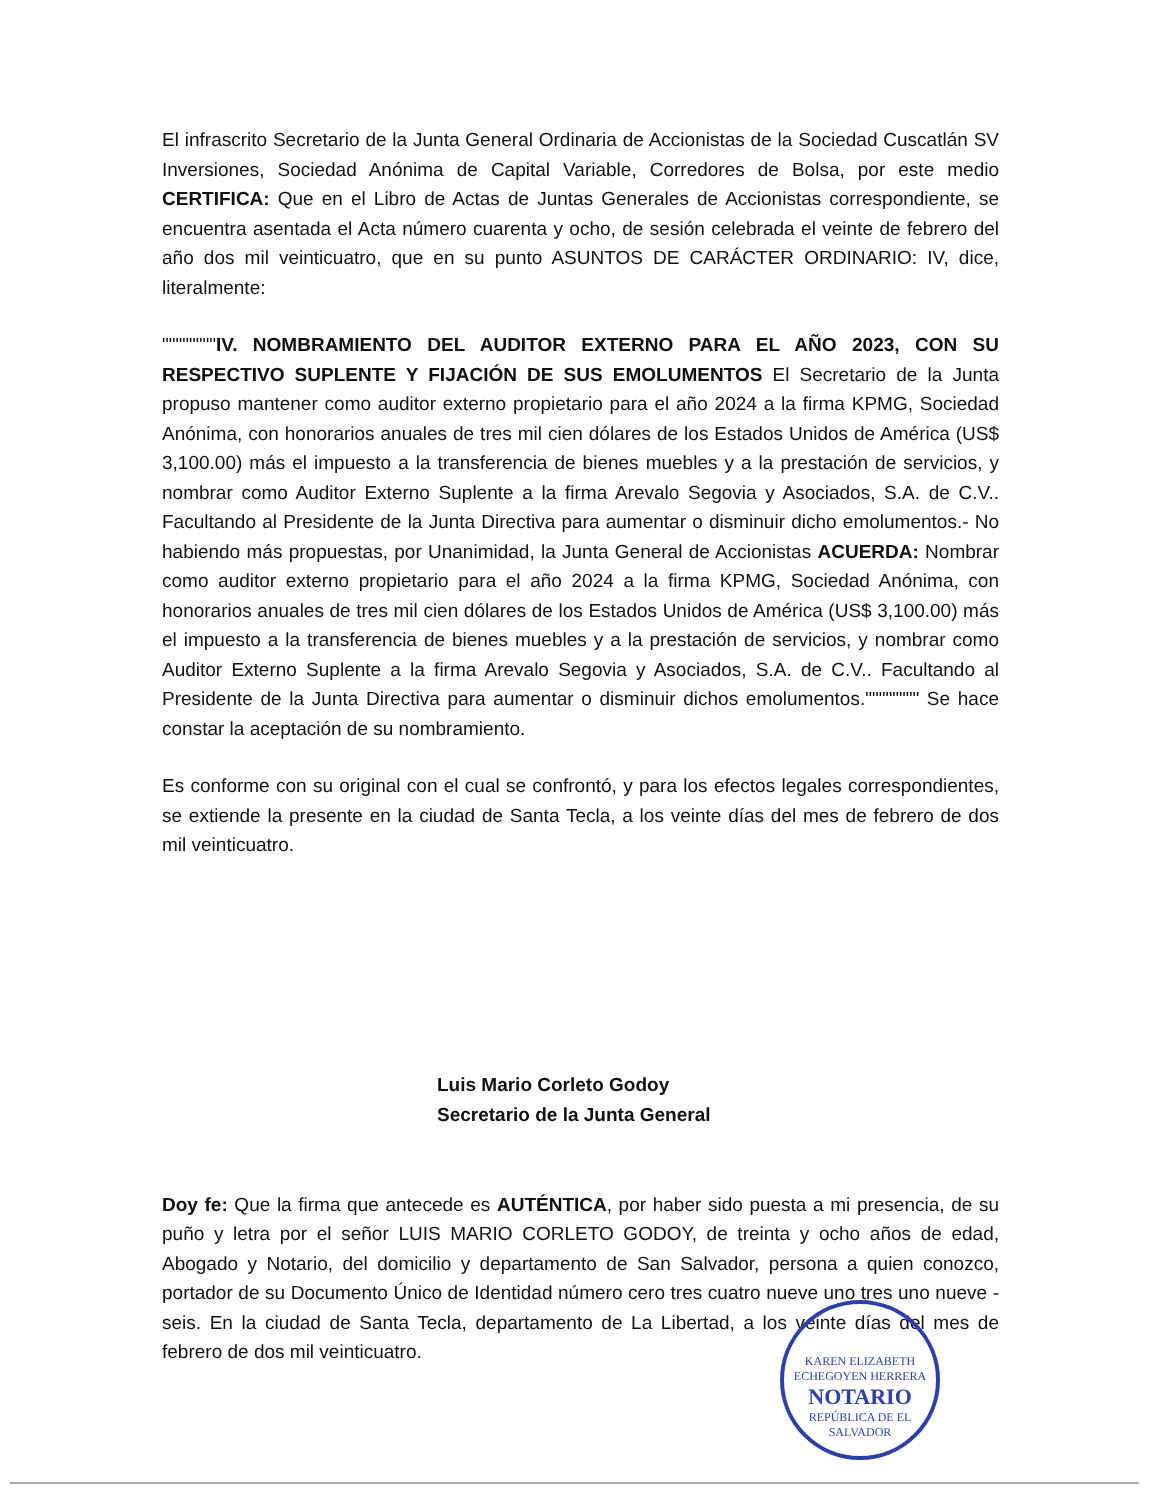El infrascrito Secretario de la Junta General Ordinaria de Accionistas de la Sociedad Cuscatlán SV Inversiones, Sociedad Anónima de Capital Variable, Corredores de Bolsa, por este medio CERTIFICA: Que en el Libro de Actas de Juntas Generales de Accionistas correspondiente, se encuentra asentada el Acta número cuarenta y ocho, de sesión celebrada el veinte de febrero del año dos mil veinticuatro, que en su punto ASUNTOS DE CARÁCTER ORDINARIO: IV, dice, literalmente:
""""""""IV. NOMBRAMIENTO DEL AUDITOR EXTERNO PARA EL AÑO 2023, CON SU RESPECTIVO SUPLENTE Y FIJACIÓN DE SUS EMOLUMENTOS El Secretario de la Junta propuso mantener como auditor externo propietario para el año 2024 a la firma KPMG, Sociedad Anónima, con honorarios anuales de tres mil cien dólares de los Estados Unidos de América (US$ 3,100.00) más el impuesto a la transferencia de bienes muebles y a la prestación de servicios, y nombrar como Auditor Externo Suplente a la firma Arevalo Segovia y Asociados, S.A. de C.V.. Facultando al Presidente de la Junta Directiva para aumentar o disminuir dicho emolumentos.- No habiendo más propuestas, por Unanimidad, la Junta General de Accionistas ACUERDA: Nombrar como auditor externo propietario para el año 2024 a la firma KPMG, Sociedad Anónima, con honorarios anuales de tres mil cien dólares de los Estados Unidos de América (US$ 3,100.00) más el impuesto a la transferencia de bienes muebles y a la prestación de servicios, y nombrar como Auditor Externo Suplente a la firma Arevalo Segovia y Asociados, S.A. de C.V.. Facultando al Presidente de la Junta Directiva para aumentar o disminuir dichos emolumentos."""""""" Se hace constar la aceptación de su nombramiento.
Es conforme con su original con el cual se confrontó, y para los efectos legales correspondientes, se extiende la presente en la ciudad de Santa Tecla, a los veinte días del mes de febrero de dos mil veinticuatro.
Luis Mario Corleto Godoy
Secretario de la Junta General
Doy fe: Que la firma que antecede es AUTÉNTICA, por haber sido puesta a mi presencia, de su puño y letra por el señor LUIS MARIO CORLETO GODOY, de treinta y ocho años de edad, Abogado y Notario, del domicilio y departamento de San Salvador, persona a quien conozco, portador de su Documento Único de Identidad número cero tres cuatro nueve uno tres uno nueve - seis. En la ciudad de Santa Tecla, departamento de La Libertad, a los veinte días del mes de febrero de dos mil veinticuatro.
KAREN ELIZABETH ECHEGOYEN HERRERA
NOTARIO
REPÚBLICA DE EL SALVADOR